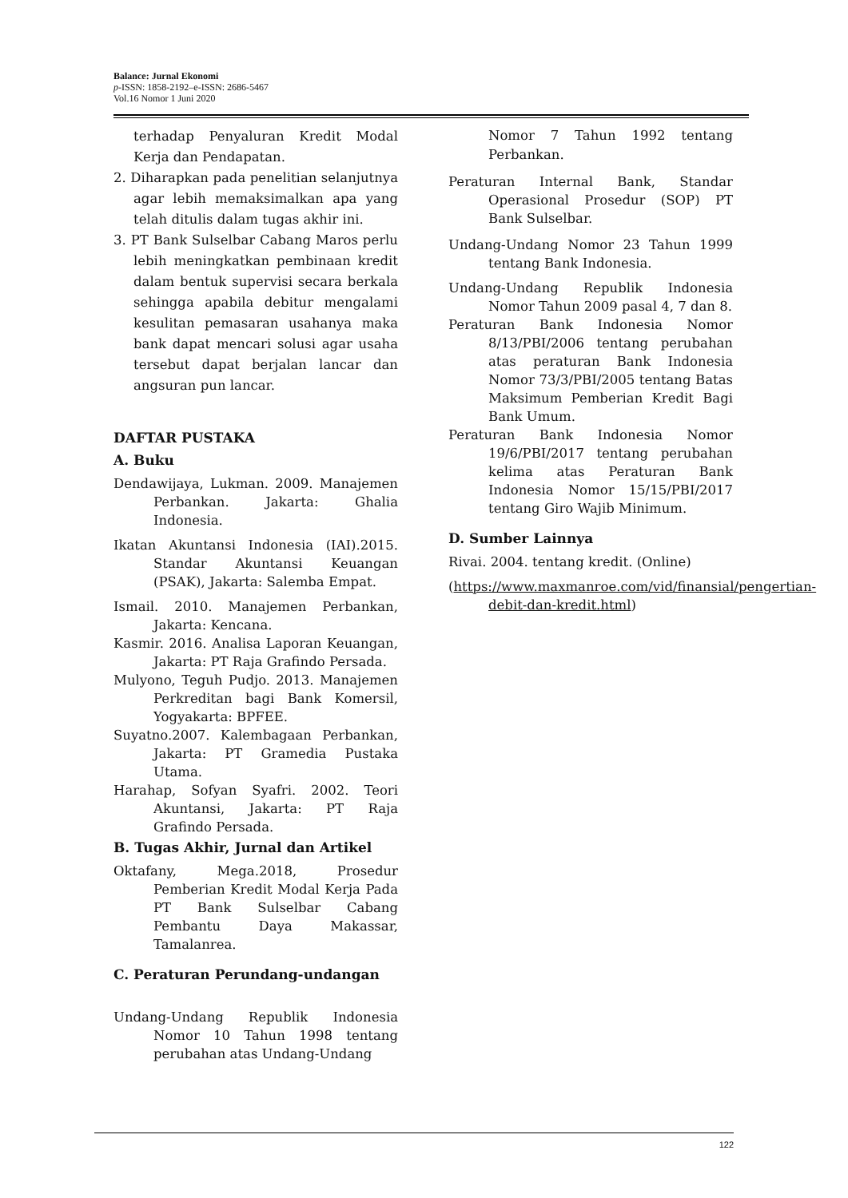Balance: Jurnal Ekonomi
p-ISSN: 1858-2192–e-ISSN: 2686-5467
Vol.16 Nomor 1 Juni 2020
terhadap Penyaluran Kredit Modal Kerja dan Pendapatan.
2. Diharapkan pada penelitian selanjutnya agar lebih memaksimalkan apa yang telah ditulis dalam tugas akhir ini.
3. PT Bank Sulselbar Cabang Maros perlu lebih meningkatkan pembinaan kredit dalam bentuk supervisi secara berkala sehingga apabila debitur mengalami kesulitan pemasaran usahanya maka bank dapat mencari solusi agar usaha tersebut dapat berjalan lancar dan angsuran pun lancar.
DAFTAR PUSTAKA
A. Buku
Dendawijaya, Lukman. 2009. Manajemen Perbankan. Jakarta: Ghalia Indonesia.
Ikatan Akuntansi Indonesia (IAI).2015. Standar Akuntansi Keuangan (PSAK), Jakarta: Salemba Empat.
Ismail. 2010. Manajemen Perbankan, Jakarta: Kencana.
Kasmir. 2016. Analisa Laporan Keuangan, Jakarta: PT Raja Grafindo Persada.
Mulyono, Teguh Pudjo. 2013. Manajemen Perkreditan bagi Bank Komersil, Yogyakarta: BPFEE.
Suyatno.2007. Kalembagaan Perbankan, Jakarta: PT Gramedia Pustaka Utama.
Harahap, Sofyan Syafri. 2002. Teori Akuntansi, Jakarta: PT Raja Grafindo Persada.
B. Tugas Akhir, Jurnal dan Artikel
Oktafany, Mega.2018, Prosedur Pemberian Kredit Modal Kerja Pada PT Bank Sulselbar Cabang Pembantu Daya Makassar, Tamalanrea.
C. Peraturan Perundang-undangan
Undang-Undang Republik Indonesia Nomor 10 Tahun 1998 tentang perubahan atas Undang-Undang
Nomor 7 Tahun 1992 tentang Perbankan.
Peraturan Internal Bank, Standar Operasional Prosedur (SOP) PT Bank Sulselbar.
Undang-Undang Nomor 23 Tahun 1999 tentang Bank Indonesia.
Undang-Undang Republik Indonesia Nomor Tahun 2009 pasal 4, 7 dan 8.
Peraturan Bank Indonesia Nomor 8/13/PBI/2006 tentang perubahan atas peraturan Bank Indonesia Nomor 73/3/PBI/2005 tentang Batas Maksimum Pemberian Kredit Bagi Bank Umum.
Peraturan Bank Indonesia Nomor 19/6/PBI/2017 tentang perubahan kelima atas Peraturan Bank Indonesia Nomor 15/15/PBI/2017 tentang Giro Wajib Minimum.
D. Sumber Lainnya
Rivai. 2004. tentang kredit. (Online)
(https://www.maxmanroe.com/vid/finansial/pengertian-debit-dan-kredit.html)
122